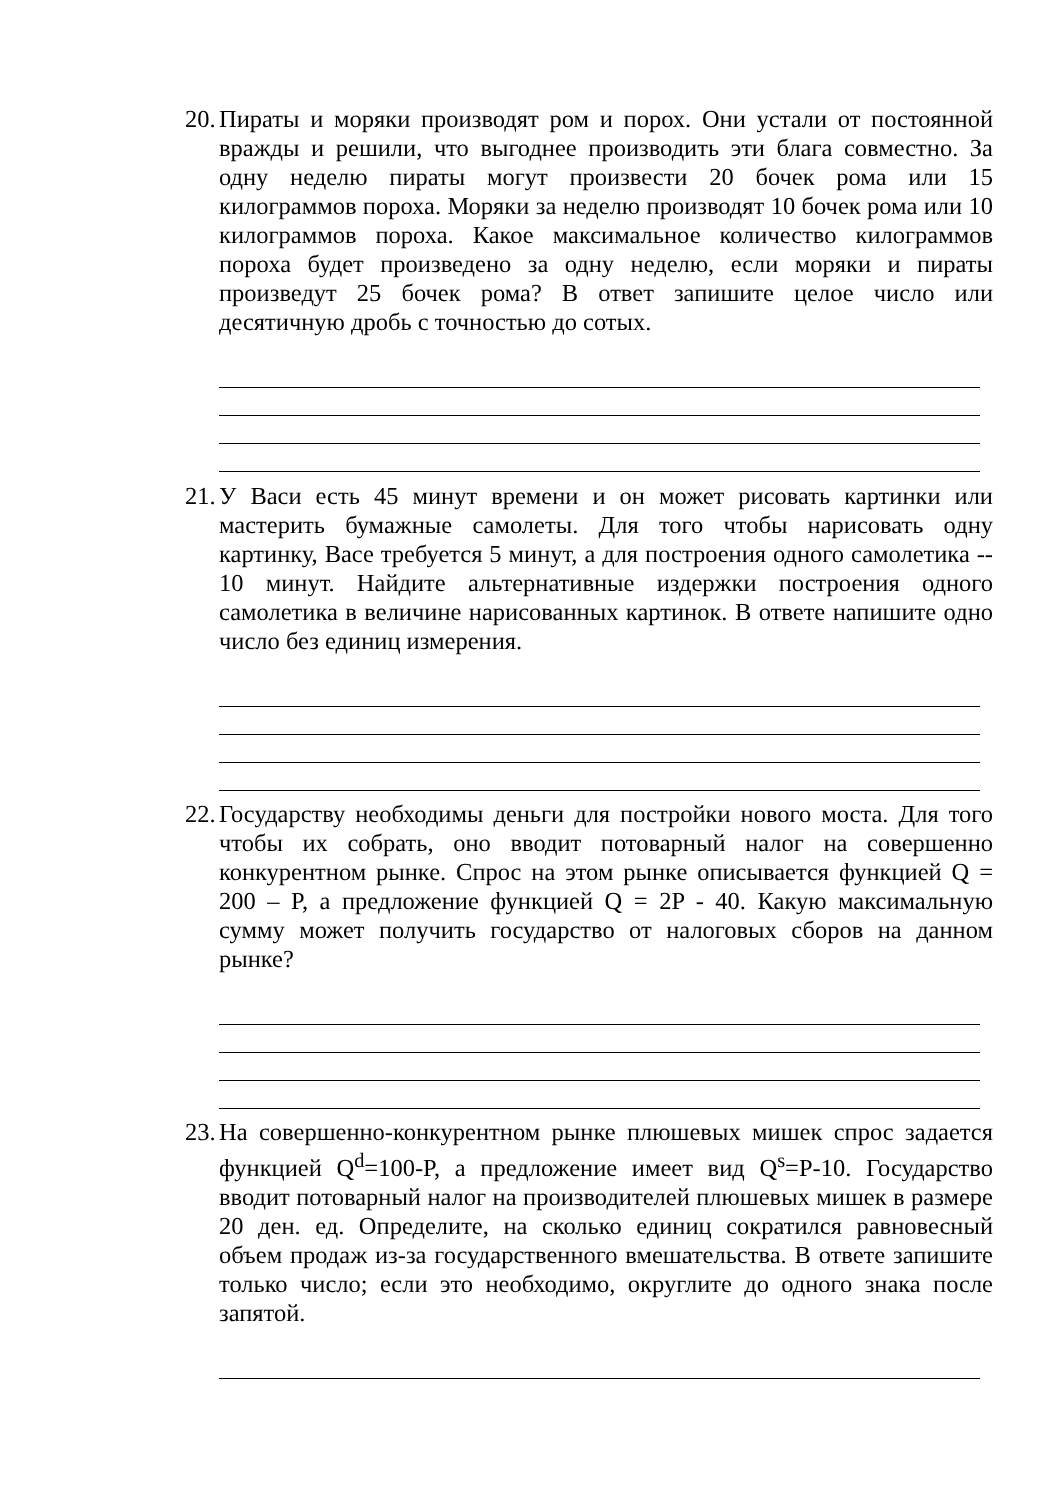20.
Пираты и моряки производят ром и порох. Они устали от постоянной вражды и решили, что выгоднее производить эти блага совместно. За одну неделю пираты могут произвести 20 бочек рома или 15 килограммов пороха. Моряки за неделю производят 10 бочек рома или 10 килограммов пороха. Какое максимальное количество килограммов пороха будет произведено за одну неделю, если моряки и пираты произведут 25 бочек рома? В ответ запишите целое число или десятичную дробь с точностью до сотых.
21.
У Васи есть 45 минут времени и он может рисовать картинки или мастерить бумажные самолеты. Для того чтобы нарисовать одну картинку, Васе требуется 5 минут, а для построения одного самолетика -- 10 минут. Найдите альтернативные издержки построения одного самолетика в величине нарисованных картинок. В ответе напишите одно число без единиц измерения.
22.
Государству необходимы деньги для постройки нового моста. Для того чтобы их собрать, оно вводит потоварный налог на совершенно конкурентном рынке. Спрос на этом рынке описывается функцией Q = 200 – P, а предложение функцией Q = 2P - 40. Какую максимальную сумму может получить государство от налоговых сборов на данном рынке?
23.
На совершенно-конкурентном рынке плюшевых мишек спрос задается функцией Q<sup>d</sup>=100-P, а предложение имеет вид Q<sup>s</sup>=P-10. Государство вводит потоварный налог на производителей плюшевых мишек в размере 20 ден. ед. Определите, на сколько единиц сократился равновесный объем продаж из-за государственного вмешательства. В ответе запишите только число; если это необходимо, округлите до одного знака после запятой.